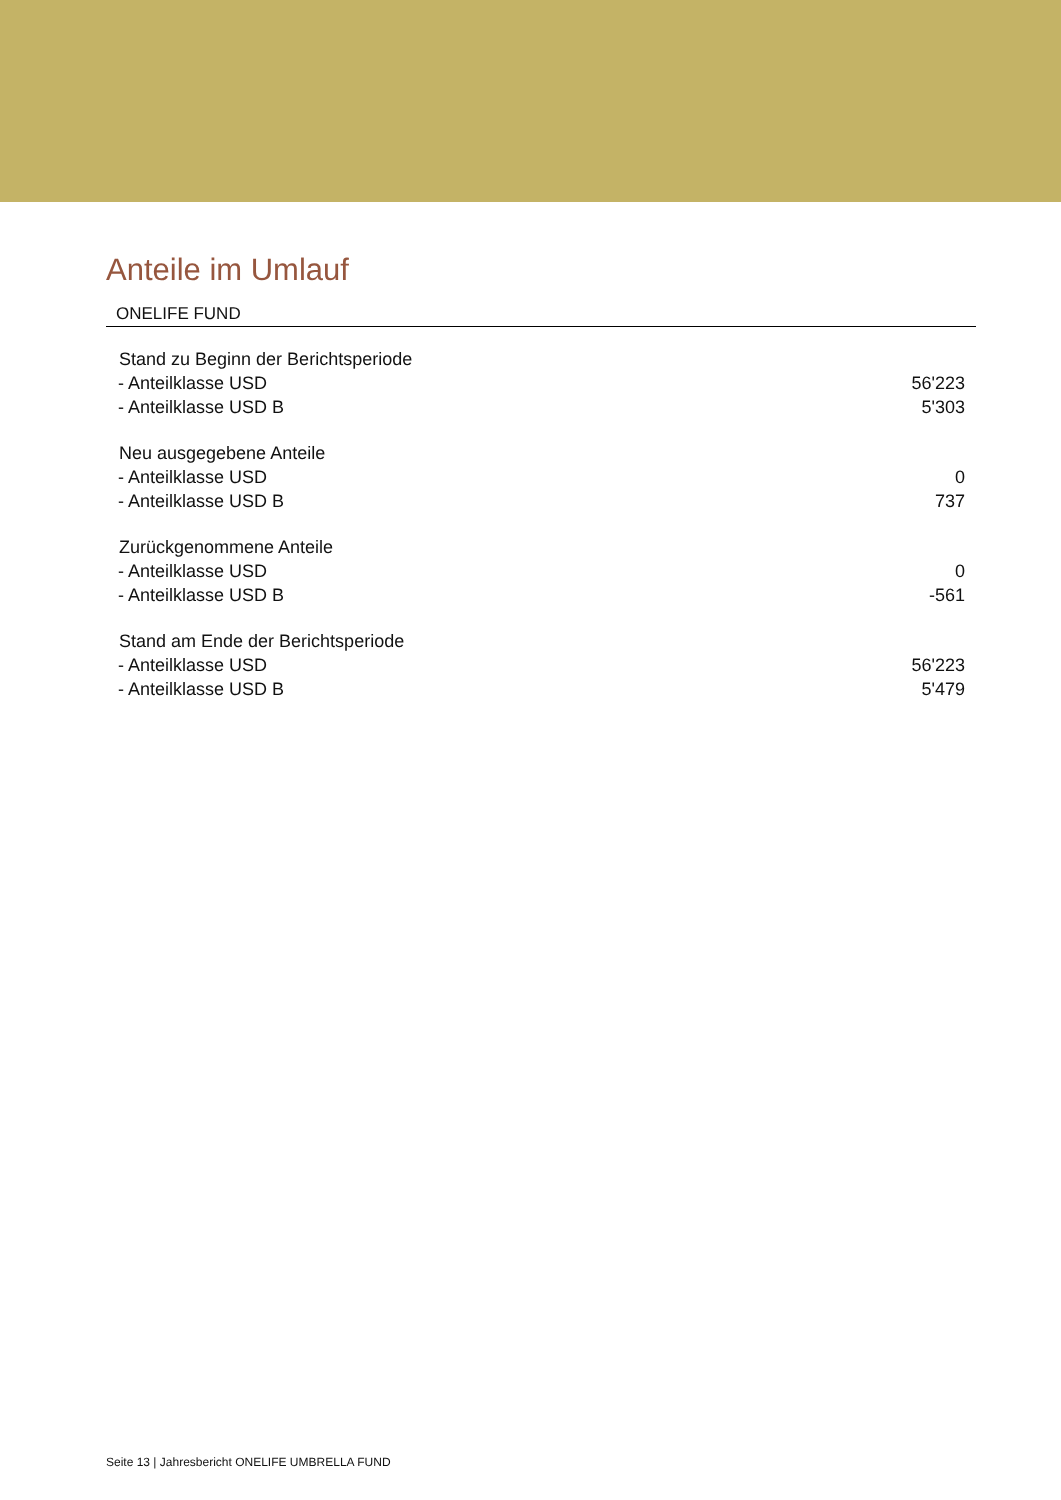Anteile im Umlauf
ONELIFE FUND
| Stand zu Beginn der Berichtsperiode | |
| --- | --- |
| - Anteilklasse USD | 56'223 |
| - Anteilklasse USD B | 5'303 |
| Neu ausgegebene Anteile | |
| - Anteilklasse USD | 0 |
| - Anteilklasse USD B | 737 |
| Zurückgenommene Anteile | |
| - Anteilklasse USD | 0 |
| - Anteilklasse USD B | -561 |
| Stand am Ende der Berichtsperiode | |
| - Anteilklasse USD | 56'223 |
| - Anteilklasse USD B | 5'479 |
Seite 13 | Jahresbericht ONELIFE UMBRELLA FUND